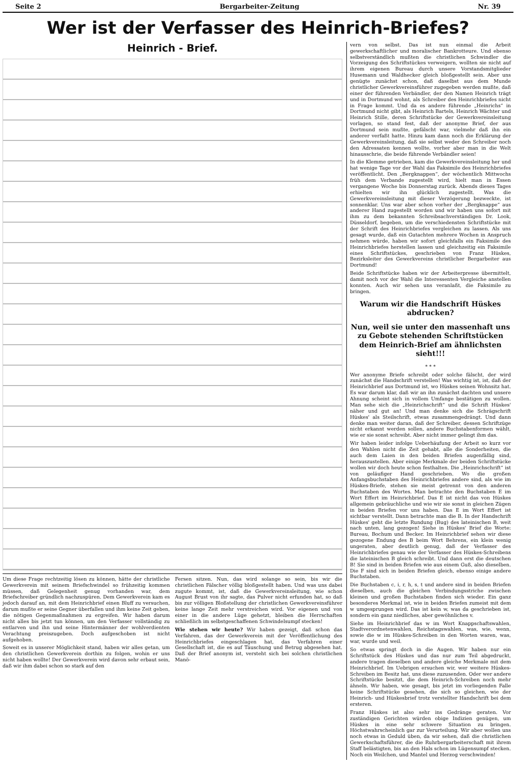Seite 2 Bergarbeiter-Zeitung Nr. 39
Wer ist der Verfasser des Heinrich-Briefes?
Heinrich - Brief.
Um diese Frage rechtzeitig lösen zu können, hätte der christliche Gewerkverein mit seinem Briefschwindel so frühzeitig kommen müssen, daß Gelegenheit genug vorhanden war, dem Briefschreiber gründlich nachzuspüren. Dem Gewerkverein kam es jedoch darauf an, mit dem Heinrichbrief einen Bluff zu versuchen, darum mußte er seine Gegner überfallen und ihm keine Zeit geben, die nötigen Gegenmaßnahmen zu ergreifen. Wir haben darum nicht alles bis jetzt tun können, um den Verfasser vollständig zu entlarven und ihn und seine Hintermänner der wohlverdienten Verachtung preiszugeben. Doch aufgeschoben ist nicht aufgehoben.
Soweit es in unserer Möglichkeit stand, haben wir alles getan, um den christlichen Gewerkverein dorthin zu folgen, wohin er uns nicht haben wollte! Der Gewerkverein wird davon sehr erbaut sein, daß wir ihm dabei schon so stark auf den
Fersen sitzen. Nun, das wird solange so sein, bis wir die christlichen Fälscher völlig bloßgestellt haben. Und was uns dabei zugute kommt, ist, daß die Gewerkvereinsleitung, wie schon August Brust von ihr sagte, das Pulver nicht erfunden hat, so daß bis zur völligen Bloßstellung der christlichen Gewerkvereinsführer keine lange Zeit mehr verstreichen wird. Vor eigenen und von einer in die andere Lüge gehetzt, bleiben die Herrschaften schließlich im selbstgeschaffenen Schwindelsumpf stecken!
Wie stehen wir heute? Wir haben gezeigt, daß schon das Verfahren, das der Gewerkverein mit der Veröffentlichung des Heinrichbriefes eingeschlagen hat, das Verfahren einer Gesellschaft ist, die es auf Täuschung und Betrug abgesehen hat. Daß der Brief anonym ist, versteht sich bei solchen christlichen Manö-
vern von selbst. Das ist nun einmal die Arbeit gewerkschaftlicher und moralischer Bankrotteure. Und ebenso selbstverständlich mußten die christlichen Schwindler die Vorzeigung des Schriftstückes verweigern, wollten sie nicht auf ihrem eigenen Bureau durch unsere Vorstandsmitglieder Husemann und Waldhecker gleich bloßgestellt sein. Aber uns genügte zunächst schon, daß daselbst aus dem Munde christlicher Gewerkvereinsführer zugegeben werden mußte, daß einer der führenden Verbändler, der den Namen Heinrich trägt und in Dortmund wohnt, als Schreiber des Heinrichbriefes nicht in Frage kommt. Und da es andere führende „Heinrichs“ in Dortmund nicht gibt, als Heinrich Bartels, Heinrich Wächter und Heinrich Stille, deren Schriftstücke der Gewerkvereinsleitung vorlagen, so stand fest, daß der anonyme Brief, der aus Dortmund sein mußte, gefälscht war, vielmehr daß ihn ein anderer verfaßt hatte. Hinzu kam dann noch die Erklärung der Gewerkvereinsleitung, daß sie selbst weder den Schreiber noch den Adressaten kennen wollte, vorher aber man in die Welt hinausschrie, die beide führende Verbändler seien!
In die Klemme getrieben, kam die Gewerkvereinsleitung her und hat wenige Tage vor der Wahl das Faksimile des Heinrichbriefes veröffentlicht. Den „Bergknappen“, der wöchentlich Mittwochs früh dem Verbande zugestellt wird, hielt man in Essen vergangene Woche bis Donnerstag zurück. Abends dieses Tages erhielten wir ihn glücklich zugestellt. Was die Gewerkvereinsleitung mit dieser Verzögerung bezweckte, ist sonnenklar. Uns war aber schon vorher der „Bergknappe“ aus anderer Hand zugestellt worden und wir haben uns sofort mit ihm zu dem bekannten Schreibsachverständigen Dr. Look, Düsseldorf, begeben, um die verschiedensten Schriftstücke mit der Schrift des Heinrichbriefes vergleichen zu lassen. Als uns gesagt wurde, daß ein Gutachten mehrere Wochen in Anspruch nehmen würde, haben wir sofort gleichfalls ein Faksimile des Heinrichbriefes herstellen lassen und gleichzeitig ein Faksimile eines Schriftstückes, geschrieben von Franz Hüskes, Bezirksleiter des Gewerkvereins christlicher Bergarbeiter aus Dortmund!
Beide Schriftstücke haben wir der Arbeiterpresse übermittelt, damit noch vor der Wahl die Interessenten Vergleiche anstellen konnten. Auch wir sehen uns veranlaßt, die Faksimile zu bringen.
Warum wir die Handschrift Hüskes abdrucken?
Nun, weil sie unter den massenhaft uns zu Gebote stehenden Schriftstücken dem Heinrich-Brief am ähnlichsten sieht!!!
* * *
Wer anonyme Briefe schreibt oder solche fälscht, der wird zunächst die Handschrift verstellen! Was wichtig ist, ist, daß der Heinrichbrief aus Dortmund ist, wo Hüskes seinen Wohnsitz hat. Es war darum klar, daß wir an ihn zunächst dachten und unsere Ahnung scheint sich in vollem Umfange bestätigen zu wollen. Man sehe sich die „Heinrichschrift“ und die Schrift Hüskes' näher und gut an! Und man denke sich die Schrägschrift Hüskes' als Steilschrift, etwas zusammengedrängt. Und dann denke man weiter daran, daß der Schreiber, dessen Schriftzüge nicht erkannt werden sollen, andere Buchstabenformen wählt, wie er sie sonst schreibt. Aber nicht immer gelingt ihm das.
Wir haben leider infolge Ueberhäufung der Arbeit so kurz vor den Wahlen nicht die Zeit gehabt, alle die Sonderheiten, die auch dem Laien in den beiden Briefen augenfällig sind, herauszustellen. Aber einige Merkmale der beiden Schriftstücke wollen wir doch heute schon festhalten. Die „Heinrichschrift“ ist von geläufiger Hand geschrieben. Wo die großen Anfangsbuchstaben des Heinrichbriefes andere sind, als wie im Hüskes-Briefe, stehen sie meist getrennt von den anderen Buchstaben des Wortes. Man betrachte den Buchstaben E im Wort Effert im Heinrichbrief. Das E ist nicht das von Hüskes allgemein gebräuchliche und wie wir sie sonst in gleichen Zügen in beiden Briefen vor uns haben. Das E im Wort Effert ist sichtbar verstellt. Dann betrachte man die B. In der Handschrift Hüskes' geht die letzte Rundung (Bug) des lateinischen B, weit nach unten, lang gezogen! Siehe in Hüskes' Brief die Worte: Bureau, Bochum und Becker. Im Heinrichbrief sehen wir diese gezogene Endung des B beim Wort Behrens, ein klein wenig ungeraten, aber deutlich genug, daß der Verfasser des Heinrichbriefes genau wie der Verfasser des Hüskes-Schreibens die lateinischen B gleich schreibt. Und dann erst die deutschen B! Sie sind in beiden Briefen wie aus einem Guß, also dieselben. Die F sind sich in beiden Briefen gleich, ebenso einige andere Buchstaben.
Die Buchstaben c, i, r, h, s, t und andere sind in beiden Briefen dieselben, auch die gleichen Verbindungsstriche zwischen kleinen und großen Buchstaben finden sich wieder. Ein ganz besonderes Merkmal ist, wie in beiden Briefen zumeist mit dem w umgesprungen wird. Das ist kein w, was da geschrieben ist, sondern ein ganz niedliches, aber gewöhnliches v.
Siehe im Heinrichbrief das w im Wort Knappschaftswahlen, Stadtverordnetenwahlen, Reichstagswahlen, was, wie, wenn, sowie die w im Hüskes-Schreiben in den Worten waren, was, war, wurde und weil.
So etwas springt doch in die Augen. Wir haben nur ein Schriftstück des Hüskes und das nur zum Teil abgedruckt, andere tragen dieselben und andere gleiche Merkmale mit dem Heinrichbrief. Im Uebrigen ersuchen wir, wer weitere Hüskes-Schreiben im Besitz hat, uns diese zuzusenden. Oder wer andere Schriftstücke besitzt, die dem Heinrich-Schreiben noch mehr ähneln. Wir haben, wie gesagt, bis jetzt im vorliegenden Falle keine Schriftstücke gesehen, die sich so gleichen, wie der Heinrich- und Hüskesbrief trotz verstellter Handschrift bei dem ersteren.
Franz Hüskes ist also sehr ins Gedränge geraten. Vor zuständigen Gerichten würden obige Indizien genügen, um Hüskes in eine sehr schwere Situation zu bringen. Höchstwahrscheinlich gar zur Verurteilung. Wir aber wollen uns noch etwas in Geduld üben, da wir sehen, daß die christlichen Gewerkschaftsführer, die die Ruhrbergarbeiterschaft mit ihrem Staff belästigten, bis an den Hals schon im Lügensumpf stecken. Noch ein Weilchen, und Mantel und Herzog verschwinden!